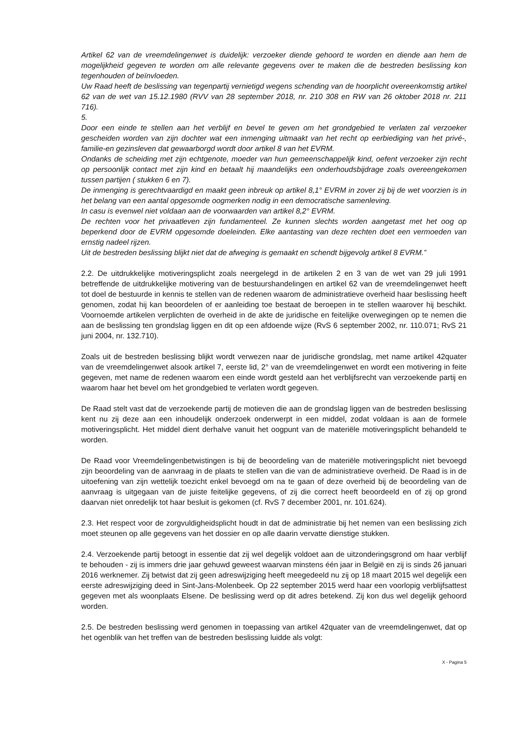Artikel 62 van de vreemdelingenwet is duidelijk: verzoeker diende gehoord te worden en diende aan hem de mogelijkheid gegeven te worden om alle relevante gegevens over te maken die de bestreden beslissing kon tegenhouden of beïnvloeden.
Uw Raad heeft de beslissing van tegenpartij vernietigd wegens schending van de hoorplicht overeenkomstig artikel 62 van de wet van 15.12.1980 (RVV van 28 september 2018, nr. 210 308 en RW van 26 oktober 2018 nr. 211 716).
5.
Door een einde te stellen aan het verblijf en bevel te geven om het grondgebied te verlaten zal verzoeker gescheiden worden van zijn dochter wat een inmenging uitmaakt van het recht op eerbiediging van het privé-, familie-en gezinsleven dat gewaarborgd wordt door artikel 8 van het EVRM.
Ondanks de scheiding met zijn echtgenote, moeder van hun gemeenschappelijk kind, oefent verzoeker zijn recht op persoonlijk contact met zijn kind en betaalt hij maandelijks een onderhoudsbijdrage zoals overeengekomen tussen partijen ( stukken 6 en 7).
De inmenging is gerechtvaardigd en maakt geen inbreuk op artikel 8,1° EVRM in zover zij bij de wet voorzien is in het belang van een aantal opgesomde oogmerken nodig in een democratische samenleving.
In casu is evenwel niet voldaan aan de voorwaarden van artikel 8,2° EVRM.
De rechten voor het privaatleven zijn fundamenteel. Ze kunnen slechts worden aangetast met het oog op beperkend door de EVRM opgesomde doeleinden. Elke aantasting van deze rechten doet een vermoeden van ernstig nadeel rijzen.
Uit de bestreden beslissing blijkt niet dat de afweging is gemaakt en schendt bijgevolg artikel 8 EVRM.”
2.2. De uitdrukkelijke motiveringsplicht zoals neergelegd in de artikelen 2 en 3 van de wet van 29 juli 1991 betreffende de uitdrukkelijke motivering van de bestuurshandelingen en artikel 62 van de vreemdelingenwet heeft tot doel de bestuurde in kennis te stellen van de redenen waarom de administratieve overheid haar beslissing heeft genomen, zodat hij kan beoordelen of er aanleiding toe bestaat de beroepen in te stellen waarover hij beschikt. Voornoemde artikelen verplichten de overheid in de akte de juridische en feitelijke overwegingen op te nemen die aan de beslissing ten grondslag liggen en dit op een afdoende wijze (RvS 6 september 2002, nr. 110.071; RvS 21 juni 2004, nr. 132.710).
Zoals uit de bestreden beslissing blijkt wordt verwezen naar de juridische grondslag, met name artikel 42quater van de vreemdelingenwet alsook artikel 7, eerste lid, 2° van de vreemdelingenwet en wordt een motivering in feite gegeven, met name de redenen waarom een einde wordt gesteld aan het verblijfsrecht van verzoekende partij en waarom haar het bevel om het grondgebied te verlaten wordt gegeven.
De Raad stelt vast dat de verzoekende partij de motieven die aan de grondslag liggen van de bestreden beslissing kent nu zij deze aan een inhoudelijk onderzoek onderwerpt in een middel, zodat voldaan is aan de formele motiveringsplicht. Het middel dient derhalve vanuit het oogpunt van de materiële motiveringsplicht behandeld te worden.
De Raad voor Vreemdelingenbetwistingen is bij de beoordeling van de materiële motiveringsplicht niet bevoegd zijn beoordeling van de aanvraag in de plaats te stellen van die van de administratieve overheid. De Raad is in de uitoefening van zijn wettelijk toezicht enkel bevoegd om na te gaan of deze overheid bij de beoordeling van de aanvraag is uitgegaan van de juiste feitelijke gegevens, of zij die correct heeft beoordeeld en of zij op grond daarvan niet onredelijk tot haar besluit is gekomen (cf. RvS 7 december 2001, nr. 101.624).
2.3. Het respect voor de zorgvuldigheidsplicht houdt in dat de administratie bij het nemen van een beslissing zich moet steunen op alle gegevens van het dossier en op alle daarin vervatte dienstige stukken.
2.4. Verzoekende partij betoogt in essentie dat zij wel degelijk voldoet aan de uitzonderingsgrond om haar verblijf te behouden - zij is immers drie jaar gehuwd geweest waarvan minstens één jaar in België en zij is sinds 26 januari 2016 werknemer. Zij betwist dat zij geen adreswijziging heeft meegedeeld nu zij op 18 maart 2015 wel degelijk een eerste adreswijziging deed in Sint-Jans-Molenbeek. Op 22 september 2015 werd haar een voorlopig verblijfsattest gegeven met als woonplaats Elsene. De beslissing werd op dit adres betekend. Zij kon dus wel degelijk gehoord worden.
2.5. De bestreden beslissing werd genomen in toepassing van artikel 42quater van de vreemdelingenwet, dat op het ogenblik van het treffen van de bestreden beslissing luidde als volgt:
X - Pagina 5